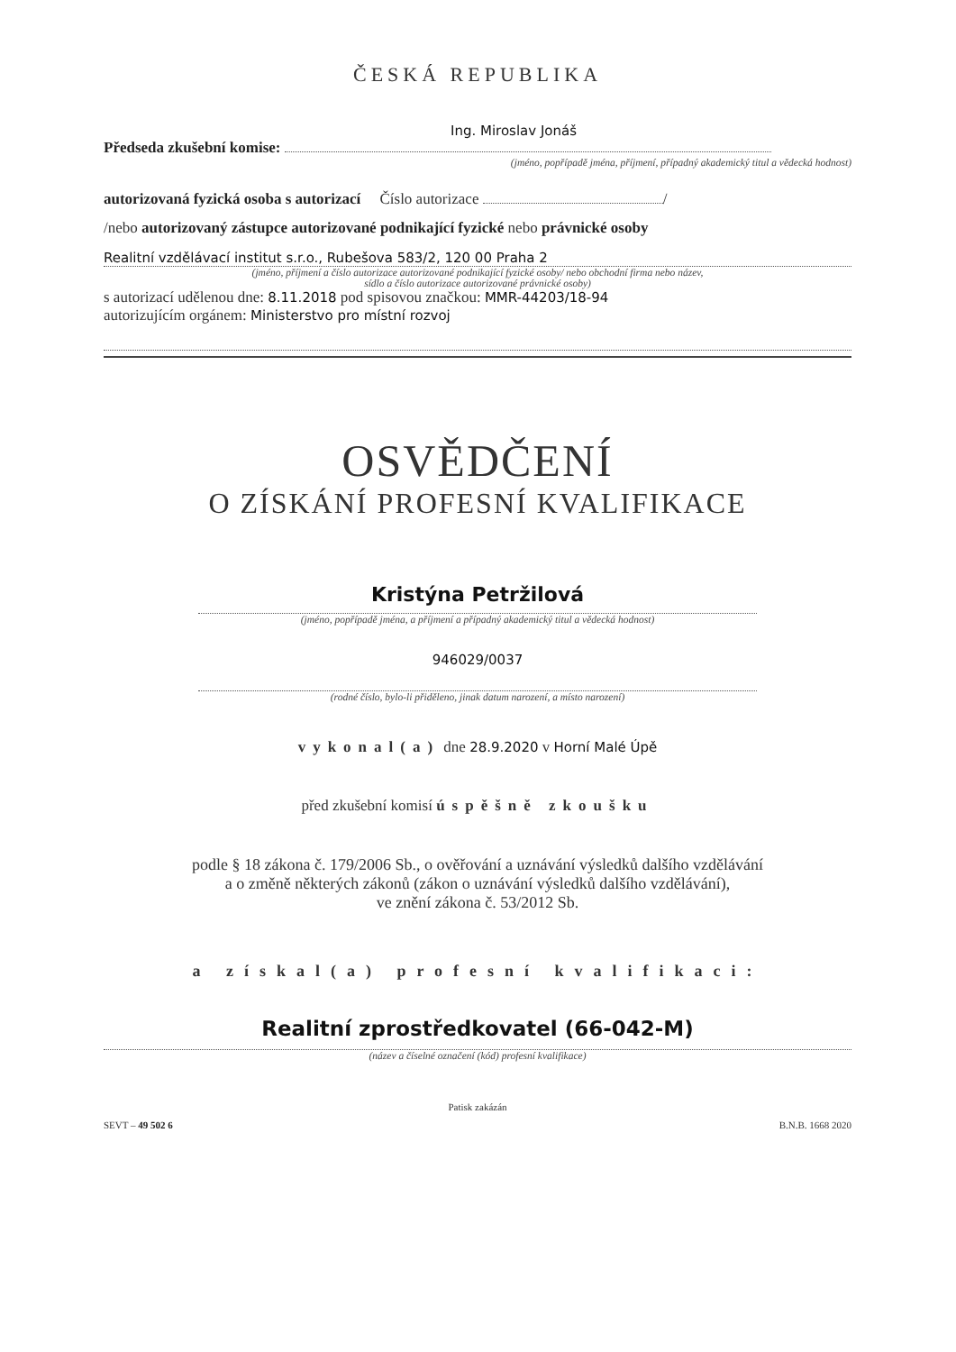ČESKÁ REPUBLIKA
Ing. Miroslav Jonáš
Předseda zkušební komise:
(jméno, popřípadě jména, příjmení, případný akademický titul a vědecká hodnost)
autorizovaná fyzická osoba s autorizací Číslo autorizace /
/nebo autorizovaný zástupce autorizované podnikající fyzické nebo právnické osoby
Realitní vzdělávací institut s.r.o., Rubešova 583/2, 120 00 Praha 2
(jméno, příjmení a číslo autorizace autorizované podnikající fyzické osoby/ nebo obchodní firma nebo název,
sídlo a číslo autorizace autorizované právnické osoby)
s autorizací udělenou dne: 8.11.2018 pod spisovou značkou: MMR-44203/18-94
autorizujícím orgánem: Ministerstvo pro místní rozvoj
OSVĚDČENÍ
O ZÍSKÁNÍ PROFESNÍ KVALIFIKACE
Kristýna Petržilová
(jméno, popřípadě jména, a příjmení a případný akademický titul a vědecká hodnost)
946029/0037
(rodné číslo, bylo-li přiděleno, jinak datum narození, a místo narození)
vykonal(a) dne 28.9.2020 v Horní Malé Úpě
před zkušební komisí úspěšně zkoušku
podle § 18 zákona č. 179/2006 Sb., o ověřování a uznávání výsledků dalšího vzdělávání
a o změně některých zákonů (zákon o uznávání výsledků dalšího vzdělávání),
ve znění zákona č. 53/2012 Sb.
a získal(a) profesní kvalifikaci:
Realitní zprostředkovatel (66-042-M)
(název a číselné označení (kód) profesní kvalifikace)
Patisk zakázán
SEVT – 49 502 6 B.N.B. 1668 2020